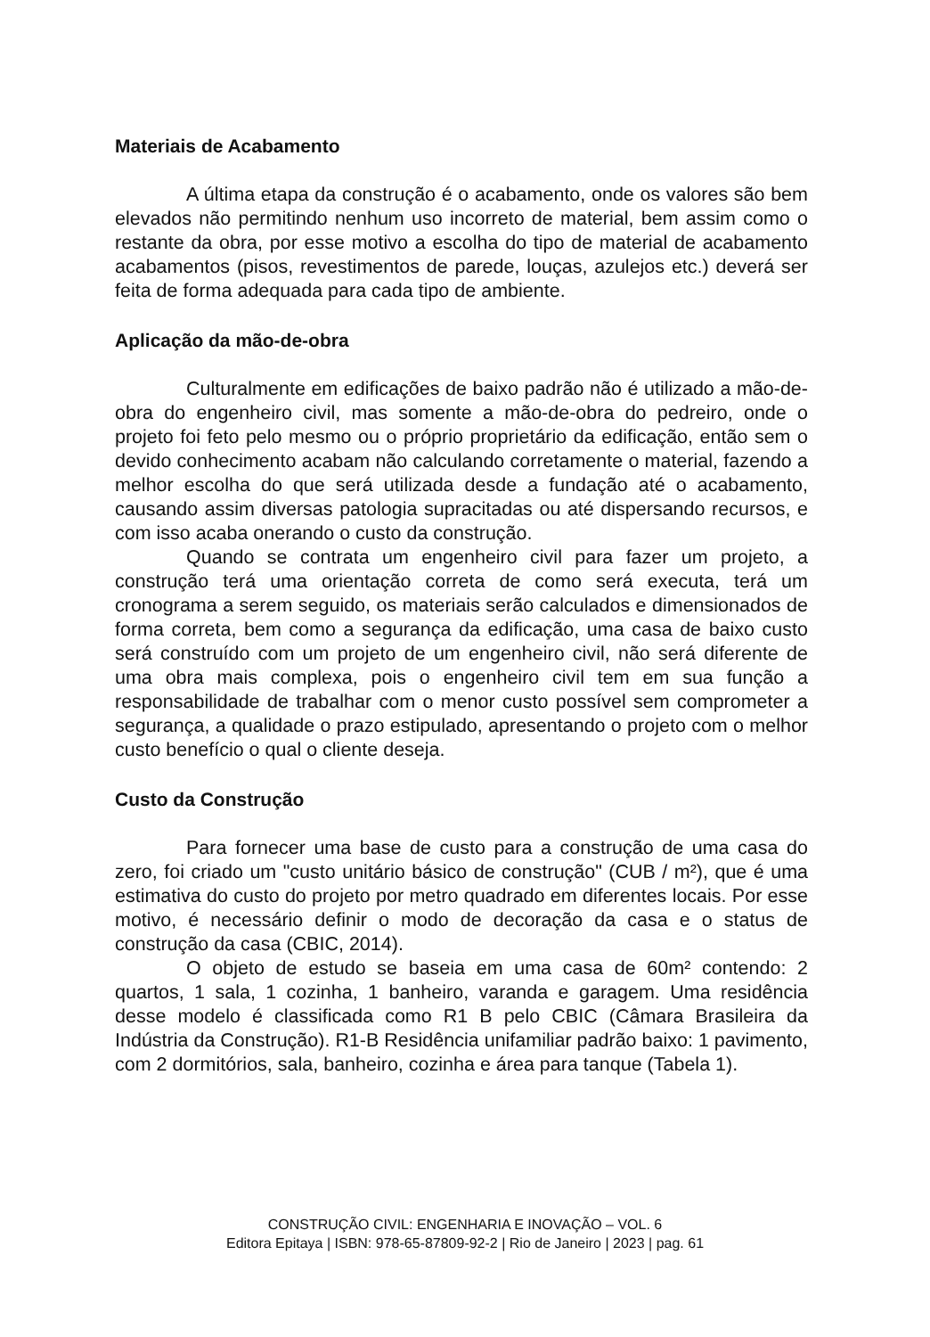Materiais de Acabamento
A última etapa da construção é o acabamento, onde os valores são bem elevados não permitindo nenhum uso incorreto de material, bem assim como o restante da obra, por esse motivo a escolha do tipo de material de acabamento acabamentos (pisos, revestimentos de parede, louças, azulejos etc.) deverá ser feita de forma adequada para cada tipo de ambiente.
Aplicação da mão-de-obra
Culturalmente em edificações de baixo padrão não é utilizado a mão-de-obra do engenheiro civil, mas somente a mão-de-obra do pedreiro, onde o projeto foi feto pelo mesmo ou o próprio proprietário da edificação, então sem o devido conhecimento acabam não calculando corretamente o material, fazendo a melhor escolha do que será utilizada desde a fundação até o acabamento, causando assim diversas patologia supracitadas ou até dispersando recursos, e com isso acaba onerando o custo da construção.
Quando se contrata um engenheiro civil para fazer um projeto, a construção terá uma orientação correta de como será executa, terá um cronograma a serem seguido, os materiais serão calculados e dimensionados de forma correta, bem como a segurança da edificação, uma casa de baixo custo será construído com um projeto de um engenheiro civil, não será diferente de uma obra mais complexa, pois o engenheiro civil tem em sua função a responsabilidade de trabalhar com o menor custo possível sem comprometer a segurança, a qualidade o prazo estipulado, apresentando o projeto com o melhor custo benefício o qual o cliente deseja.
Custo da Construção
Para fornecer uma base de custo para a construção de uma casa do zero, foi criado um "custo unitário básico de construção" (CUB / m²), que é uma estimativa do custo do projeto por metro quadrado em diferentes locais. Por esse motivo, é necessário definir o modo de decoração da casa e o status de construção da casa (CBIC, 2014).
O objeto de estudo se baseia em uma casa de 60m² contendo: 2 quartos, 1 sala, 1 cozinha, 1 banheiro, varanda e garagem. Uma residência desse modelo é classificada como R1 B pelo CBIC (Câmara Brasileira da Indústria da Construção). R1-B Residência unifamiliar padrão baixo: 1 pavimento, com 2 dormitórios, sala, banheiro, cozinha e área para tanque (Tabela 1).
CONSTRUÇÃO CIVIL: ENGENHARIA E INOVAÇÃO – VOL. 6
Editora Epitaya | ISBN: 978-65-87809-92-2 | Rio de Janeiro | 2023 | pag. 61